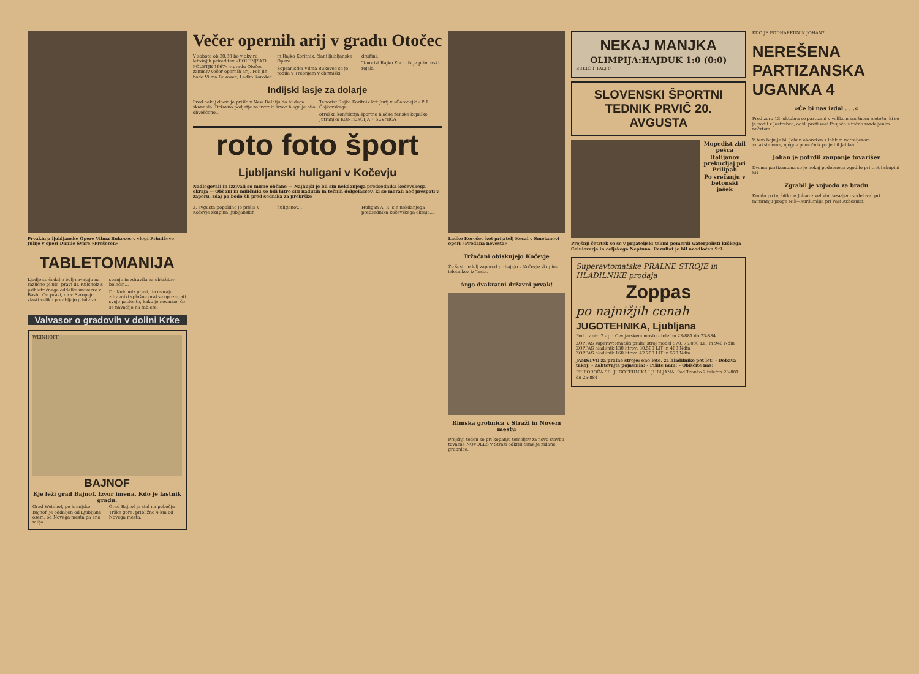Prvakinja ljubljanske Opere Vilma Bukovec v vlogi Primičeve Julije v operi Danile Švare »Prešeren«
TABLETOMANIJA
Ljudje se čedalje bolj navajajo na različne pilule, pravi dr. Kulcholz s psihiatričnega oddelka univerze v Baslu. On pravi, da v Evropejci zlasti veliko porabljajo pilule za spanje in zdravila za ublažitev bolečin...
Dr. Kulcholz pravi, da morajo zdravniki splošne prakse opozarjati svoje paciente, kako je nevarno, če se navadijo na tablete.
Valvasor o gradovih v dolini Krke
WEINHOFF
BAJNOF
Kje leži grad Bajnof. Izvor imena. Kdo je lastnik gradu.
Grad Weinhof, po kranjsko Bajnof, je oddaljen od Ljubljane osem, od Novega mesta pa eno miljo.
Grad Bajnof je stal na pobočju Trške gore, približno 4 km od Novega mesta.
Večer opernih arij v gradu Otočec
V soboto ob 20.30 bo v okviru letošnjih prireditev »DOLENJSKO POLETJE 1967« v gradu Otočec zanimiv večer opernih arij. Peli jih bodo Vilma Bukovec, Ladko Korošec in Rajko Koritnik, člani ljubljanske Opere...
Sopranistka Vilma Bukovec se je rodila v Trebnjem v obrtniški družini.
Tenorist Rajko Koritnik je primorski rojak.
Indijski lasje za dolarje
Pred nekaj dnevi je prišlo v New Delhiju do hudega škandala. Državno podjetje za uvoz in izvoz blaga je bilo obveščeno...
Tenorist Rajko Koritnik kot Jurij v »Čarodejki« P. I. Čajkovskega
otroška konfekcija športne hlačke ženske kopalke Jutranjka KONFEKCIJA • SEVNICA
roto foto šport
Ljubljanski huligani v Kočevju
Nadlegovali in izzivali so mirne občane — Najhujši je bil sin nekdanjega predsednika kočevskega okraja — Občani in miličniki so bili hitro siti nadutih in tečnih dolgolascev, ki so morali noč prespati v zaporu, zdaj pa bodo šli pred sodnika za prekrške
2. avgusta popoldne je prišla v Kočevje skupina ljubljanskih huliganov...
Huligan A. P., sin nekdanjega predsednika kočevskega okraja...
Ladko Korošec kot prijatelj Kecal v Smetanovi operi »Prodana nevesta«
Tržačani obiskujejo Kočevje
Že šest nedelj zapored prihajajo v Kočevje skupine izletnikov iz Trsta.
Argo dvakratni državni prvak!
Rimska grobnica v Straži in Novem mestu
Prejšnji teden so pri kopanju temeljev za novo stavbo tovarne NOVOLES v Straži odkrili temelje zidane grobnice.
NEKAJ MANJKA
OLIMPIJA:HAJDUK 1:0 (0:0)
BUKIČ 1 TALJ 0
SLOVENSKI ŠPORTNI TEDNIK PRVIČ 20. AVGUSTA
Mopedist zbil pešca
Italijanov prekucljaj pri Prilipah
Po srečanju v betonski jašek
Prejšnji četrtek so se v prijateljski tekmi pomerili waterpolisti krškega Celulozarja in celjskega Neptuna. Rezultat je bil neodločen 9:9.
Superavtomatske PRALNE STROJE in HLADILNIKE prodaja
Zoppas
po najnižjih cenah
JUGOTEHNIKA, Ljubljana
Pod trančo 2 - pri Cevljarskem mostu - telefon 23-881 do 23-884
ZOPPAS superavtomatski pralni stroj model 570: 75.000 LIT in 940 Ndin
ZOPPAS hladilnik 130 litrov: 30.500 LIT in 460 Ndin
ZOPPAS hladilnik 160 litrov: 42.200 LIT in 570 Ndin
JAMSTVO za pralne stroje: eno leto, za hladilnike pet let! - Dobava takoj! - Zahtevajte pojasnila! - Pišite nam! - Obiščite nas!
PRIPOROČA SE: JUGOTEHNIKA LJUBLJANA, Pod Trančo 2 telefon 23-881 do 25-884
KDO JE PODNAREDNIK JOHAN?
NEREŠENA PARTIZANSKA UGANKA 4
»Če bi nas izdal . . .«
Pred zoro 13. oktobra so partizani v velikem snežnem metežu, ki se je podil z Jastrebca, odšli proti vasi Pasjača s točno razdeljenim načrtom.
V tem boju je bil Johan oborožen z lahkim mitraljezom »maksimom«, njegov pomočnik pa je bil Jablan.
Johan je potrdil zaupanje tovarišev
Dvema partizanoma se je nekaj podobnega zgodilo pri tretji skupini hiš.
Zgrabil je vojvodo za bradu
Kmalu po tej bitki je Johan z velikim veseljem sodeloval pri miniranju proge Niš—Kuršumlija pri vasi Azbesnici.